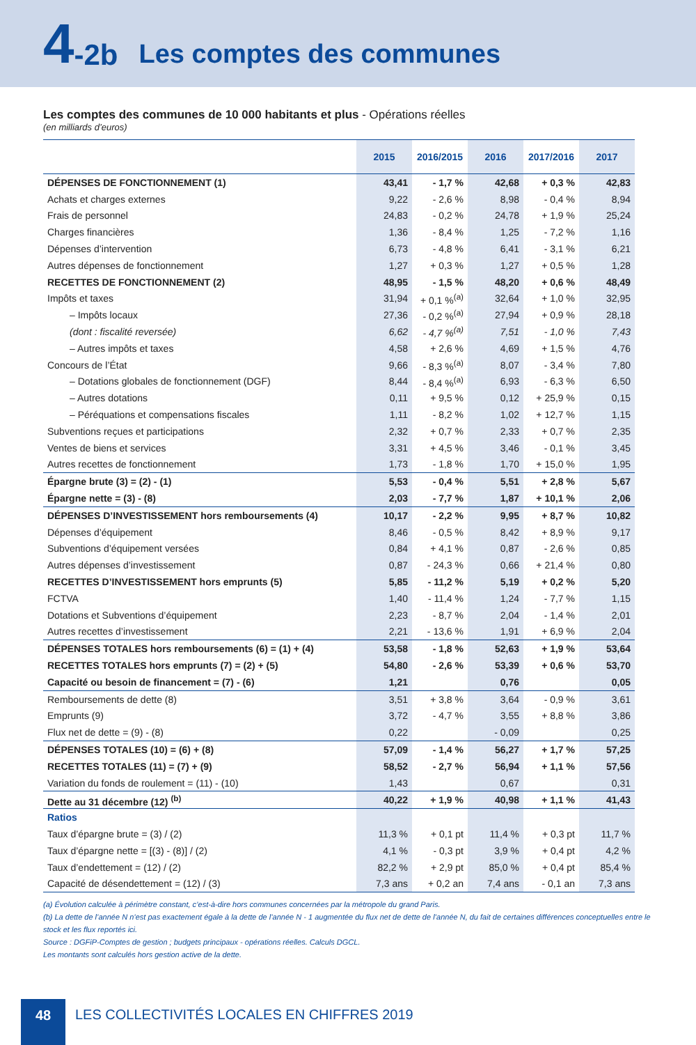4 -2b Les comptes des communes
Les comptes des communes de 10 000 habitants et plus - Opérations réelles
(en milliards d’euros)
| | 2015 | 2016/2015 | 2016 | 2017/2016 | 2017 |
| --- | --- | --- | --- | --- | --- |
| DÉPENSES DE FONCTIONNEMENT (1) | 43,41 | - 1,7 % | 42,68 | + 0,3 % | 42,83 |
| Achats et charges externes | 9,22 | - 2,6 % | 8,98 | - 0,4 % | 8,94 |
| Frais de personnel | 24,83 | - 0,2 % | 24,78 | + 1,9 % | 25,24 |
| Charges financières | 1,36 | - 8,4 % | 1,25 | - 7,2 % | 1,16 |
| Dépenses d’intervention | 6,73 | - 4,8 % | 6,41 | - 3,1 % | 6,21 |
| Autres dépenses de fonctionnement | 1,27 | + 0,3 % | 1,27 | + 0,5 % | 1,28 |
| RECETTES DE FONCTIONNEMENT (2) | 48,95 | - 1,5 % | 48,20 | + 0,6 % | 48,49 |
| Impôts et taxes | 31,94 | + 0,1 %<sup>(a)</sup> | 32,64 | + 1,0 % | 32,95 |
| – Impôts locaux | 27,36 | - 0,2 %<sup>(a)</sup> | 27,94 | + 0,9 % | 28,18 |
| (dont : fiscalité reversée) | 6,62 | - 4,7 %<sup>(a)</sup> | 7,51 | - 1,0 % | 7,43 |
| – Autres impôts et taxes | 4,58 | + 2,6 % | 4,69 | + 1,5 % | 4,76 |
| Concours de l’État | 9,66 | - 8,3 %<sup>(a)</sup> | 8,07 | - 3,4 % | 7,80 |
| – Dotations globales de fonctionnement (DGF) | 8,44 | - 8,4 %<sup>(a)</sup> | 6,93 | - 6,3 % | 6,50 |
| – Autres dotations | 0,11 | + 9,5 % | 0,12 | + 25,9 % | 0,15 |
| – Péréquations et compensations fiscales | 1,11 | - 8,2 % | 1,02 | + 12,7 % | 1,15 |
| Subventions reçues et participations | 2,32 | + 0,7 % | 2,33 | + 0,7 % | 2,35 |
| Ventes de biens et services | 3,31 | + 4,5 % | 3,46 | - 0,1 % | 3,45 |
| Autres recettes de fonctionnement | 1,73 | - 1,8 % | 1,70 | + 15,0 % | 1,95 |
| Épargne brute (3) = (2) - (1) | 5,53 | - 0,4 % | 5,51 | + 2,8 % | 5,67 |
| Épargne nette = (3) - (8) | 2,03 | - 7,7 % | 1,87 | + 10,1 % | 2,06 |
| DÉPENSES D’INVESTISSEMENT hors remboursements (4) | 10,17 | - 2,2 % | 9,95 | + 8,7 % | 10,82 |
| Dépenses d’équipement | 8,46 | - 0,5 % | 8,42 | + 8,9 % | 9,17 |
| Subventions d’équipement versées | 0,84 | + 4,1 % | 0,87 | - 2,6 % | 0,85 |
| Autres dépenses d’investissement | 0,87 | - 24,3 % | 0,66 | + 21,4 % | 0,80 |
| RECETTES D’INVESTISSEMENT hors emprunts (5) | 5,85 | - 11,2 % | 5,19 | + 0,2 % | 5,20 |
| FCTVA | 1,40 | - 11,4 % | 1,24 | - 7,7 % | 1,15 |
| Dotations et Subventions d’équipement | 2,23 | - 8,7 % | 2,04 | - 1,4 % | 2,01 |
| Autres recettes d’investissement | 2,21 | - 13,6 % | 1,91 | + 6,9 % | 2,04 |
| DÉPENSES TOTALES hors remboursements (6) = (1) + (4) | 53,58 | - 1,8 % | 52,63 | + 1,9 % | 53,64 |
| RECETTES TOTALES hors emprunts (7) = (2) + (5) | 54,80 | - 2,6 % | 53,39 | + 0,6 % | 53,70 |
| Capacité ou besoin de financement = (7) - (6) | 1,21 | | 0,76 | | 0,05 |
| Remboursements de dette (8) | 3,51 | + 3,8 % | 3,64 | - 0,9 % | 3,61 |
| Emprunts (9) | 3,72 | - 4,7 % | 3,55 | + 8,8 % | 3,86 |
| Flux net de dette = (9) - (8) | 0,22 | | - 0,09 | | 0,25 |
| DÉPENSES TOTALES (10) = (6) + (8) | 57,09 | - 1,4 % | 56,27 | + 1,7 % | 57,25 |
| RECETTES TOTALES (11) = (7) + (9) | 58,52 | - 2,7 % | 56,94 | + 1,1 % | 57,56 |
| Variation du fonds de roulement = (11) - (10) | 1,43 | | 0,67 | | 0,31 |
| Dette au 31 décembre (12) <sup>(b)</sup> | 40,22 | + 1,9 % | 40,98 | + 1,1 % | 41,43 |
| Ratios | | | | | |
| Taux d’épargne brute = (3) / (2) | 11,3 % | + 0,1 pt | 11,4 % | + 0,3 pt | 11,7 % |
| Taux d’épargne nette = [(3) - (8)] / (2) | 4,1 % | - 0,3 pt | 3,9 % | + 0,4 pt | 4,2 % |
| Taux d’endettement = (12) / (2) | 82,2 % | + 2,9 pt | 85,0 % | + 0,4 pt | 85,4 % |
| Capacité de désendettement = (12) / (3) | 7,3 ans | + 0,2 an | 7,4 ans | - 0,1 an | 7,3 ans |
(a) Évolution calculée à périmètre constant, c’est-à-dire hors communes concernées par la métropole du grand Paris.
(b) La dette de l’année N n’est pas exactement égale à la dette de l’année N - 1 augmentée du flux net de dette de l’année N, du fait de certaines différences conceptuelles entre le stock et les flux reportés ici.
Source : DGFiP-Comptes de gestion ; budgets principaux - opérations réelles. Calculs DGCL.
Les montants sont calculés hors gestion active de la dette.
48
LES COLLECTIVITÉS LOCALES EN CHIFFRES 2019